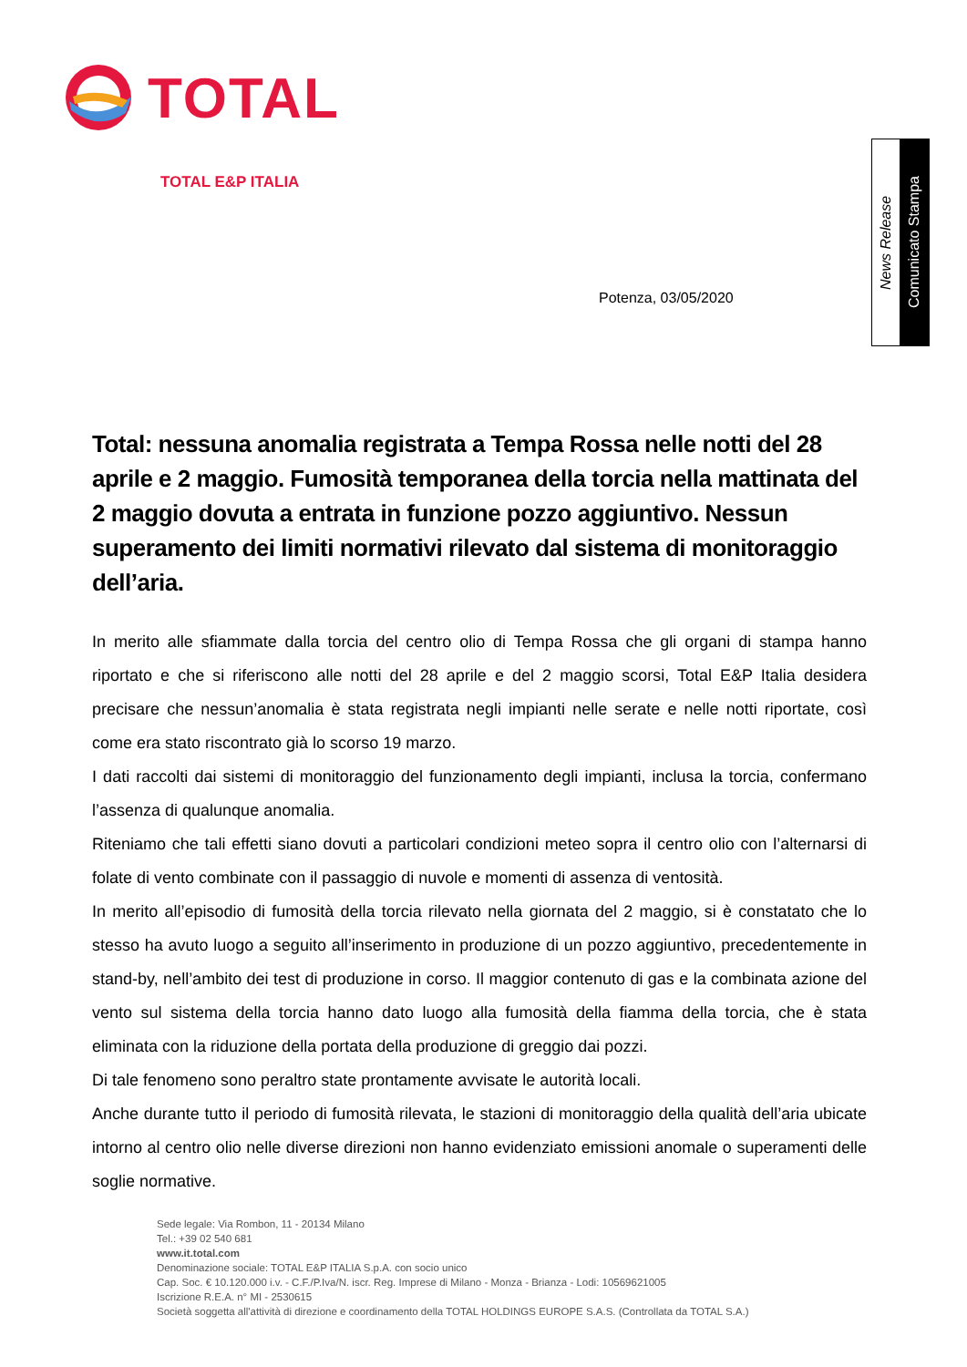TOTAL
TOTAL E&P ITALIA
News Release
Comunicato Stampa
Potenza, 03/05/2020
Total: nessuna anomalia registrata a Tempa Rossa nelle notti del 28 aprile e 2 maggio. Fumosità temporanea della torcia nella mattinata del 2 maggio dovuta a entrata in funzione pozzo aggiuntivo. Nessun superamento dei limiti normativi rilevato dal sistema di monitoraggio dell’aria.
In merito alle sfiammate dalla torcia del centro olio di Tempa Rossa che gli organi di stampa hanno riportato e che si riferiscono alle notti del 28 aprile e del 2 maggio scorsi, Total E&P Italia desidera precisare che nessun’anomalia è stata registrata negli impianti nelle serate e nelle notti riportate, così come era stato riscontrato già lo scorso 19 marzo.
I dati raccolti dai sistemi di monitoraggio del funzionamento degli impianti, inclusa la torcia, confermano l’assenza di qualunque anomalia.
Riteniamo che tali effetti siano dovuti a particolari condizioni meteo sopra il centro olio con l’alternarsi di folate di vento combinate con il passaggio di nuvole e momenti di assenza di ventosità.
In merito all’episodio di fumosità della torcia rilevato nella giornata del 2 maggio, si è constatato che lo stesso ha avuto luogo a seguito all’inserimento in produzione di un pozzo aggiuntivo, precedentemente in stand-by, nell’ambito dei test di produzione in corso. Il maggior contenuto di gas e la combinata azione del vento sul sistema della torcia hanno dato luogo alla fumosità della fiamma della torcia, che è stata eliminata con la riduzione della portata della produzione di greggio dai pozzi.
Di tale fenomeno sono peraltro state prontamente avvisate le autorità locali.
Anche durante tutto il periodo di fumosità rilevata, le stazioni di monitoraggio della qualità dell’aria ubicate intorno al centro olio nelle diverse direzioni non hanno evidenziato emissioni anomale o superamenti delle soglie normative.
Sede legale: Via Rombon, 11 - 20134 Milano
Tel.: +39 02 540 681
www.it.total.com
Denominazione sociale: TOTAL E&P ITALIA S.p.A. con socio unico
Cap. Soc. € 10.120.000 i.v. - C.F./P.Iva/N. iscr. Reg. Imprese di Milano - Monza - Brianza - Lodi: 10569621005
Iscrizione R.E.A. n° MI - 2530615
Società soggetta all'attività di direzione e coordinamento della TOTAL HOLDINGS EUROPE S.A.S. (Controllata da TOTAL S.A.)